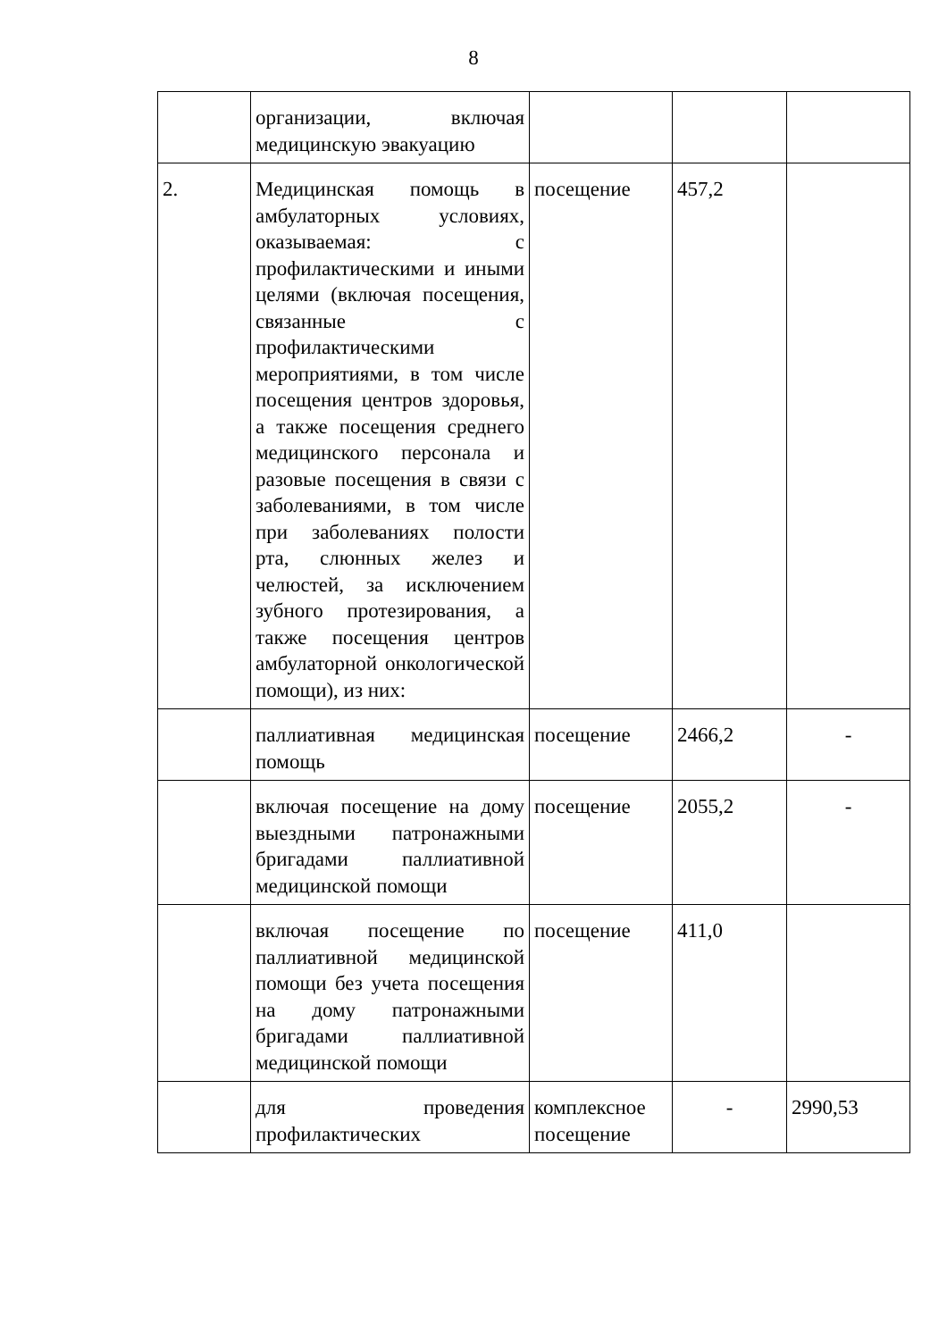8
| | организации, включая медицинскую эвакуацию | | | |
| 2. | Медицинская помощь в амбулаторных условиях, оказываемая: с профилактическими и иными целями (включая посещения, связанные с профилактическими мероприятиями, в том числе посещения центров здоровья, а также посещения среднего медицинского персонала и разовые посещения в связи с заболеваниями, в том числе при заболеваниях полости рта, слюнных желез и челюстей, за исключением зубного протезирования, а также посещения центров амбулаторной онкологической помощи), из них: | посещение | 457,2 | |
| | паллиативная медицинская помощь | посещение | 2466,2 | - |
| | включая посещение на дому выездными патронажными бригадами паллиативной медицинской помощи | посещение | 2055,2 | - |
| | включая посещение по паллиативной медицинской помощи без учета посещения на дому патронажными бригадами паллиативной медицинской помощи | посещение | 411,0 | |
| | для проведения профилактических | комплексное посещение | - | 2990,53 |